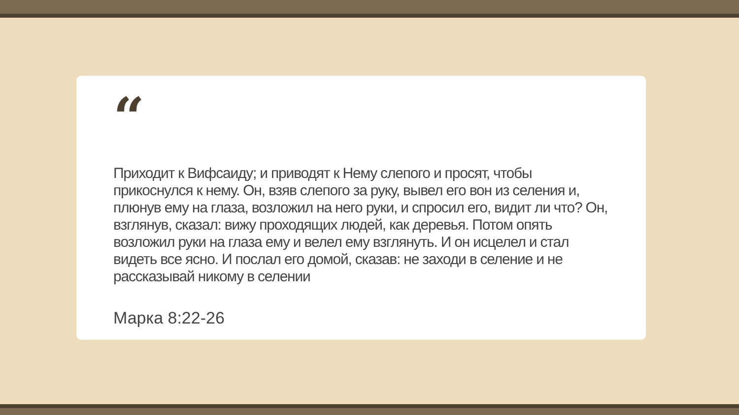“
Приходит к Вифсаиду; и приводят к Нему слепого и просят, чтобы прикоснулся к нему. Он, взяв слепого за руку, вывел его вон из селения и, плюнув ему на глаза, возложил на него руки, и спросил его, видит ли что? Он, взглянув, сказал: вижу проходящих людей, как деревья. Потом опять возложил руки на глаза ему и велел ему взглянуть. И он исцелел и стал видеть все ясно. И послал его домой, сказав: не заходи в селение и не рассказывай никому в селении
Марка 8:22-26